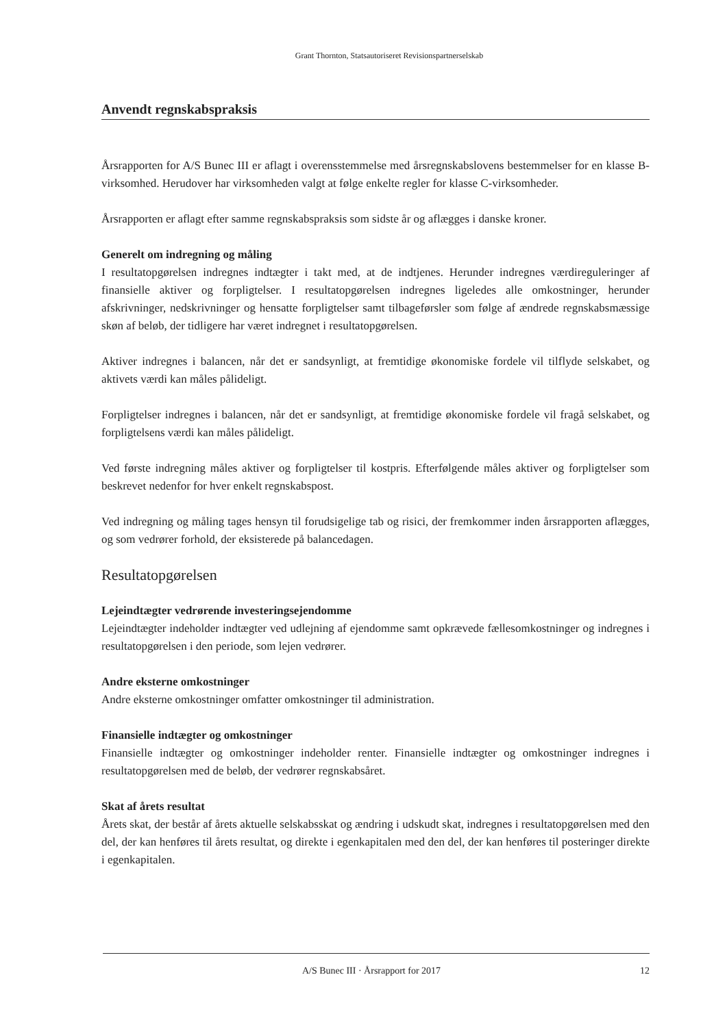Grant Thornton, Statsautoriseret Revisionspartnerselskab
Anvendt regnskabspraksis
Årsrapporten for A/S Bunec III er aflagt i overensstemmelse med årsregnskabslovens bestemmelser for en klasse B-virksomhed. Herudover har virksomheden valgt at følge enkelte regler for klasse C-virksomheder.
Årsrapporten er aflagt efter samme regnskabspraksis som sidste år og aflægges i danske kroner.
Generelt om indregning og måling
I resultatopgørelsen indregnes indtægter i takt med, at de indtjenes. Herunder indregnes værdireguleringer af finansielle aktiver og forpligtelser. I resultatopgørelsen indregnes ligeledes alle omkostninger, herunder afskrivninger, nedskrivninger og hensatte forpligtelser samt tilbageførsler som følge af ændrede regnskabsmæssige skøn af beløb, der tidligere har været indregnet i resultatopgørelsen.
Aktiver indregnes i balancen, når det er sandsynligt, at fremtidige økonomiske fordele vil tilflyde selskabet, og aktivets værdi kan måles pålideligt.
Forpligtelser indregnes i balancen, når det er sandsynligt, at fremtidige økonomiske fordele vil fragå selskabet, og forpligtelsens værdi kan måles pålideligt.
Ved første indregning måles aktiver og forpligtelser til kostpris. Efterfølgende måles aktiver og forpligtelser som beskrevet nedenfor for hver enkelt regnskabspost.
Ved indregning og måling tages hensyn til forudsigelige tab og risici, der fremkommer inden årsrapporten aflægges, og som vedrører forhold, der eksisterede på balancedagen.
Resultatopgørelsen
Lejeindtægter vedrørende investeringsejendomme
Lejeindtægter indeholder indtægter ved udlejning af ejendomme samt opkrævede fællesomkostninger og indregnes i resultatopgørelsen i den periode, som lejen vedrører.
Andre eksterne omkostninger
Andre eksterne omkostninger omfatter omkostninger til administration.
Finansielle indtægter og omkostninger
Finansielle indtægter og omkostninger indeholder renter. Finansielle indtægter og omkostninger indregnes i resultatopgørelsen med de beløb, der vedrører regnskabsåret.
Skat af årets resultat
Årets skat, der består af årets aktuelle selskabsskat og ændring i udskudt skat, indregnes i resultatopgørelsen med den del, der kan henføres til årets resultat, og direkte i egenkapitalen med den del, der kan henføres til posteringer direkte i egenkapitalen.
A/S Bunec III · Årsrapport for 2017 12